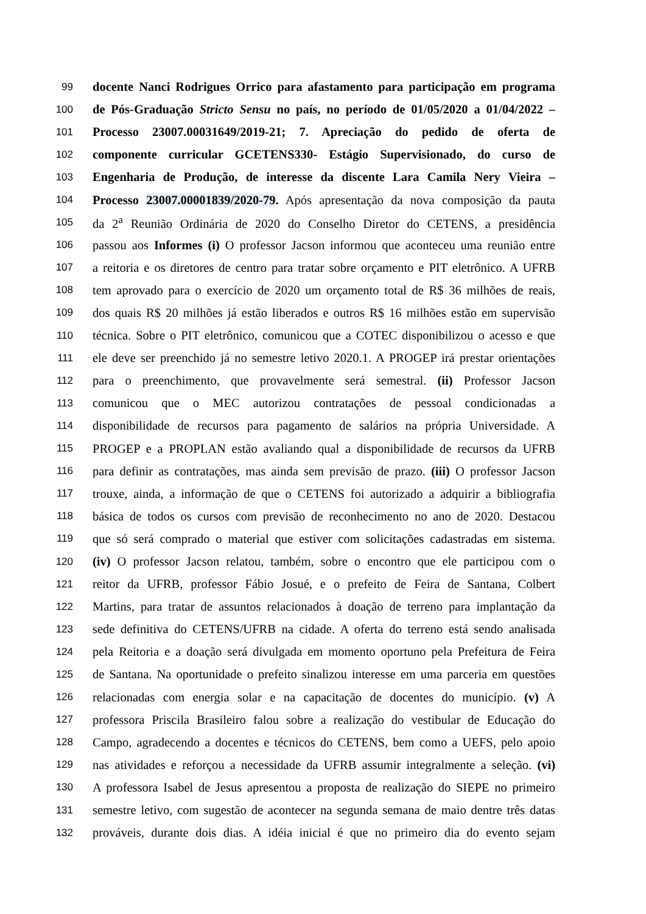99 docente Nanci Rodrigues Orrico para afastamento para participação em programa
100 de Pós-Graduação Stricto Sensu no país, no período de 01/05/2020 a 01/04/2022 –
101 Processo 23007.00031649/2019-21; 7. Apreciação do pedido de oferta de
102 componente curricular GCETENS330- Estágio Supervisionado, do curso de
103 Engenharia de Produção, de interesse da discente Lara Camila Nery Vieira –
104 Processo 23007.00001839/2020-79. Após apresentação da nova composição da pauta
105 da 2<sup>a</sup> Reunião Ordinária de 2020 do Conselho Diretor do CETENS, a presidência
106 passou aos Informes (i) O professor Jacson informou que aconteceu uma reunião entre
107 a reitoria e os diretores de centro para tratar sobre orçamento e PIT eletrônico. A UFRB
108 tem aprovado para o exercício de 2020 um orçamento total de R$ 36 milhões de reais,
109 dos quais R$ 20 milhões já estão liberados e outros R$ 16 milhões estão em supervisão
110 técnica. Sobre o PIT eletrônico, comunicou que a COTEC disponibilizou o acesso e que
111 ele deve ser preenchido já no semestre letivo 2020.1. A PROGEP irá prestar orientações
112 para o preenchimento, que provavelmente será semestral. (ii) Professor Jacson
113 comunicou que o MEC autorizou contratações de pessoal condicionadas a
114 disponibilidade de recursos para pagamento de salários na própria Universidade. A
115 PROGEP e a PROPLAN estão avaliando qual a disponibilidade de recursos da UFRB
116 para definir as contratações, mas ainda sem previsão de prazo. (iii) O professor Jacson
117 trouxe, ainda, a informação de que o CETENS foi autorizado a adquirir a bibliografia
118 básica de todos os cursos com previsão de reconhecimento no ano de 2020. Destacou
119 que só será comprado o material que estiver com solicitações cadastradas em sistema.
120 (iv) O professor Jacson relatou, também, sobre o encontro que ele participou com o
121 reitor da UFRB, professor Fábio Josué, e o prefeito de Feira de Santana, Colbert
122 Martins, para tratar de assuntos relacionados à doação de terreno para implantação da
123 sede definitiva do CETENS/UFRB na cidade. A oferta do terreno está sendo analisada
124 pela Reitoria e a doação será divulgada em momento oportuno pela Prefeitura de Feira
125 de Santana. Na oportunidade o prefeito sinalizou interesse em uma parceria em questões
126 relacionadas com energia solar e na capacitação de docentes do município. (v) A
127 professora Priscila Brasileiro falou sobre a realização do vestibular de Educação do
128 Campo, agradecendo a docentes e técnicos do CETENS, bem como a UEFS, pelo apoio
129 nas atividades e reforçou a necessidade da UFRB assumir integralmente a seleção. (vi)
130 A professora Isabel de Jesus apresentou a proposta de realização do SIEPE no primeiro
131 semestre letivo, com sugestão de acontecer na segunda semana de maio dentre três datas
132 prováveis, durante dois dias. A idéia inicial é que no primeiro dia do evento sejam